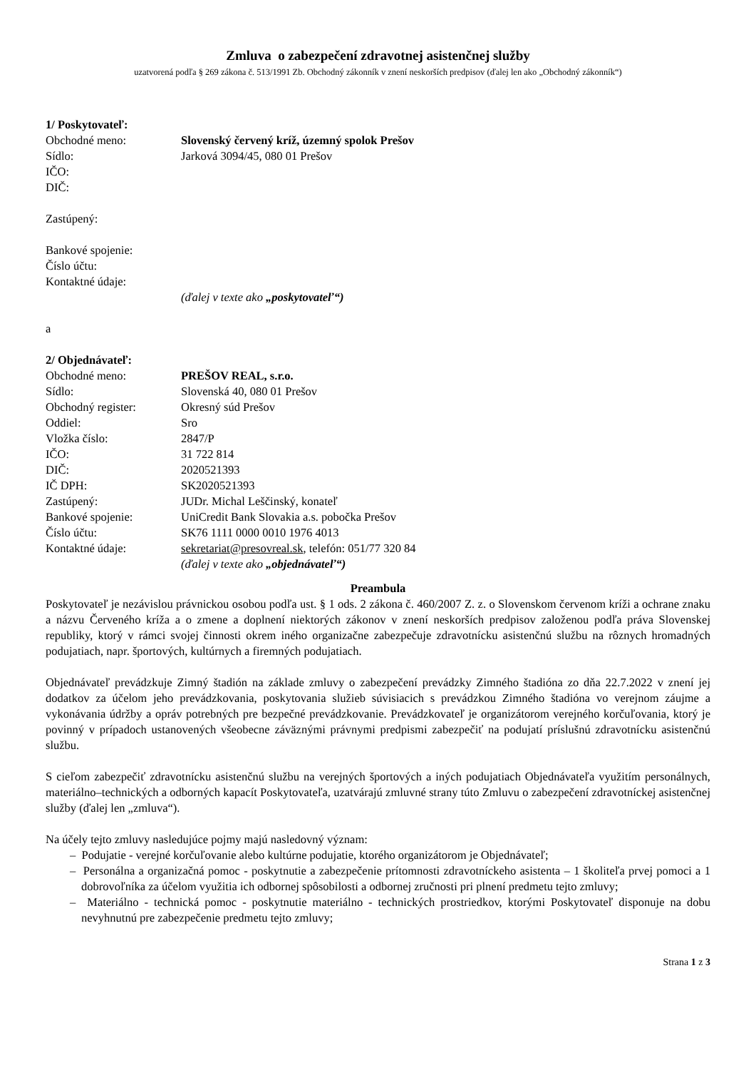Zmluva o zabezpečení zdravotnej asistenčnej služby
uzatvorená podľa § 269 zákona č. 513/1991 Zb. Obchodný zákonník v znení neskorších predpisov (ďalej len ako „Obchodný zákonník“)
1/ Poskytovateľ:
Obchodné meno: Slovenský červený kríž, územný spolok Prešov
Sídlo: Jarková 3094/45, 080 01 Prešov
IČO:
DIČ:
Zastúpený:
Bankové spojenie:
Číslo účtu:
Kontaktné údaje:
(ďalej v texte ako „poskytovateľ“)
a
2/ Objednávateľ:
Obchodné meno: PREŠOV REAL, s.r.o.
Sídlo: Slovenská 40, 080 01 Prešov
Obchodný register: Okresný súd Prešov
Oddiel: Sro
Vložka číslo: 2847/P
IČO: 31 722 814
DIČ: 2020521393
IČ DPH: SK2020521393
Zastúpený: JUDr. Michal Leščinský, konateľ
Bankové spojenie: UniCredit Bank Slovakia a.s. pobočka Prešov
Číslo účtu: SK76 1111 0000 0010 1976 4013
Kontaktné údaje: sekretariat@presovreal.sk, telefón: 051/77 320 84
(ďalej v texte ako „objednávateľ“)
Preambula
Poskytovateľ je nezávislou právnickou osobou podľa ust. § 1 ods. 2 zákona č. 460/2007 Z. z. o Slovenskom červenom kríži a ochrane znaku a názvu Červeného kríža a o zmene a doplnení niektorých zákonov v znení neskorších predpisov založenou podľa práva Slovenskej republiky, ktorý v rámci svojej činnosti okrem iného organizačne zabezpečuje zdravotnícku asistenčnú službu na rôznych hromadných podujatiach, napr. športových, kultúrnych a firemných podujatiach.
Objednávateľ prevádzkuje Zimný štadión na základe zmluvy o zabezpečení prevádzky Zimného štadióna zo dňa 22.7.2022 v znení jej dodatkov za účelom jeho prevádzkovania, poskytovania služieb súvisiacich s prevádzkou Zimného štadióna vo verejnom záujme a vykonávania údržby a opráv potrebných pre bezpečné prevádzkovanie. Prevádzkovateľ je organizátorom verejného korčuľovania, ktorý je povinný v prípadoch ustanovených všeobecne záväznými právnymi predpismi zabezpečiť na podujatí príslušnú zdravotnícku asistenčnú službu.
S cieľom zabezpečiť zdravotnícku asistenčnú službu na verejných športových a iných podujatiach Objednávateľa využitím personálnych, materiálno–technických a odborných kapacít Poskytovateľa, uzatvárajú zmluvné strany túto Zmluvu o zabezpečení zdravotníckej asistenčnej služby (ďalej len „zmluva“).
Na účely tejto zmluvy nasledujúce pojmy majú nasledovný význam:
– Podujatie - verejné korčuľovanie alebo kultúrne podujatie, ktorého organizátorom je Objednávateľ;
– Personálna a organizačná pomoc - poskytnutie a zabezpečenie prítomnosti zdravotníckeho asistenta – 1 školiteľa prvej pomoci a 1 dobrovoľníka za účelom využitia ich odbornej spôsobilosti a odbornej zručnosti pri plnení predmetu tejto zmluvy;
– Materiálno - technická pomoc - poskytnutie materiálno - technických prostriedkov, ktorými Poskytovateľ disponuje na dobu nevyhnutnú pre zabezpečenie predmetu tejto zmluvy;
Strana 1 z 3